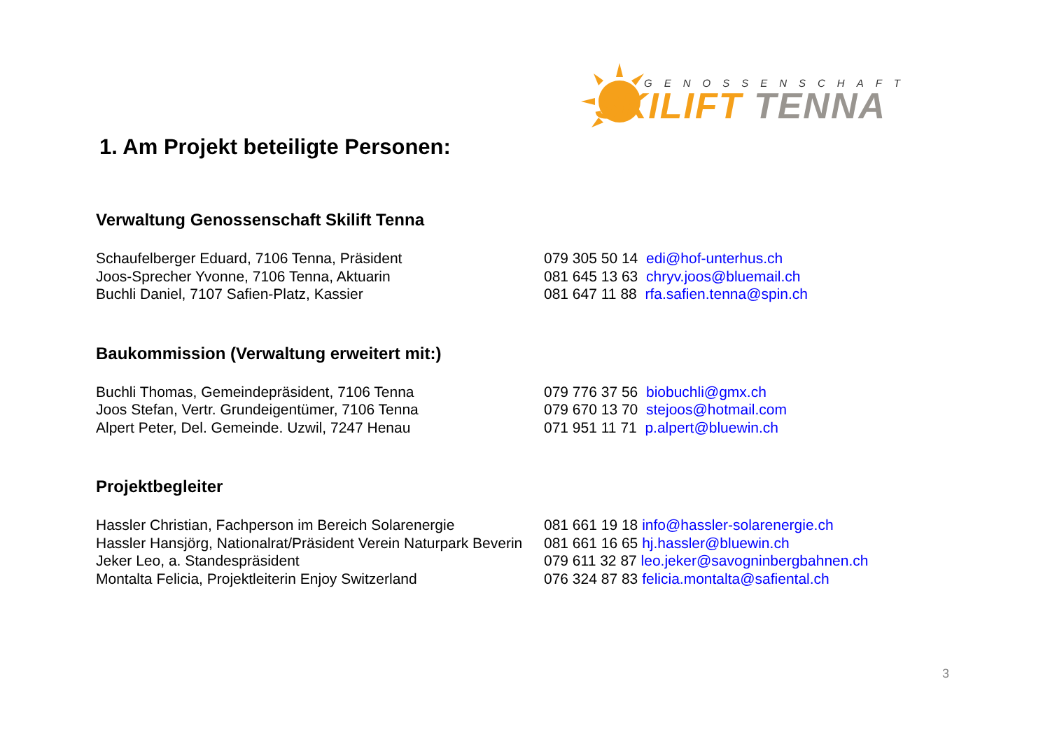GENOSSENSCHAFT
SKILIFT TENNA
1. Am Projekt beteiligte Personen:
Verwaltung Genossenschaft Skilift Tenna
| Schaufelberger Eduard, 7106 Tenna, Präsident | 079 305 50 14 edi@hof-unterhus.ch |
| Joos-Sprecher Yvonne, 7106 Tenna, Aktuarin | 081 645 13 63 chryv.joos@bluemail.ch |
| Buchli Daniel, 7107 Safien-Platz, Kassier | 081 647 11 88 rfa.safien.tenna@spin.ch |
Baukommission (Verwaltung erweitert mit:)
| Buchli Thomas, Gemeindepräsident, 7106 Tenna | 079 776 37 56 biobuchli@gmx.ch |
| Joos Stefan, Vertr. Grundeigentümer, 7106 Tenna | 079 670 13 70 stejoos@hotmail.com |
| Alpert Peter, Del. Gemeinde. Uzwil, 7247 Henau | 071 951 11 71 p.alpert@bluewin.ch |
Projektbegleiter
| Hassler Christian, Fachperson im Bereich Solarenergie | 081 661 19 18 info@hassler-solarenergie.ch |
| Hassler Hansjörg, Nationalrat/Präsident Verein Naturpark Beverin | 081 661 16 65 hj.hassler@bluewin.ch |
| Jeker Leo, a. Standespräsident | 079 611 32 87 leo.jeker@savogninbergbahnen.ch |
| Montalta Felicia, Projektleiterin Enjoy Switzerland | 076 324 87 83 felicia.montalta@safiental.ch |
3